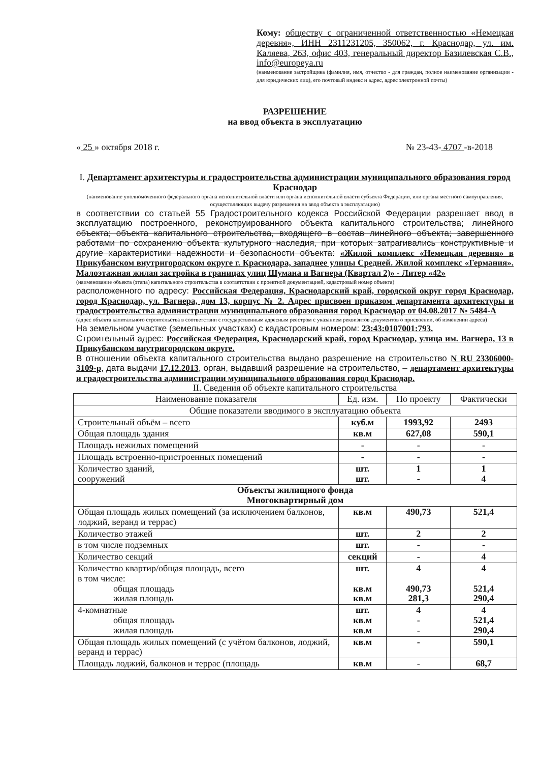Кому: обществу с ограниченной ответственностью «Немецкая деревня», ИНН 2311231205, 350062, г. Краснодар, ул. им. Каляева, 263, офис 403, генеральный директор Базилевская С.В., info@europeya.ru
(наименование застройщика (фамилия, имя, отчество - для граждан, полное наименование организации - для юридических лиц), его почтовый индекс и адрес, адрес электронной почты)
РАЗРЕШЕНИЕ
на ввод объекта в эксплуатацию
« 25 » октября 2018 г. № 23-43- 4707 -в-2018
I. Департамент архитектуры и градостроительства администрации муниципального образования город Краснодар
(наименование уполномоченного федерального органа исполнительной власти или органа исполнительной власти субъекта Федерации, или органа местного самоуправления, осуществляющих выдачу разрешения на ввод объекта в эксплуатацию)
в соответствии со статьей 55 Градостроительного кодекса Российской Федерации разрешает ввод в эксплуатацию построенного, реконструированного объекта капитального строительства; линейного объекта; объекта капитального строительства, входящего в состав линейного объекта; завершенного работами по сохранению объекта культурного наследия, при которых затрагивались конструктивные и другие характеристики надежности и безопасности объекта: «Жилой комплекс «Немецкая деревня» в Прикубанском внутригородском округе г. Краснодара, западнее улицы Средней. Жилой комплекс «Германия». Малоэтажная жилая застройка в границах улиц Шумана и Вагнера (Квартал 2)» - Литер «42»
(наименование объекта (этапа) капитального строительства в соответствии с проектной документацией, кадастровый номер объекта)
расположенного по адресу: Российская Федерация, Краснодарский край, городской округ город Краснодар, город Краснодар, ул. Вагнера, дом 13, корпус № 2. Адрес присвоен приказом департамента архитектуры и градостроительства администрации муниципального образования город Краснодар от 04.08.2017 № 5484-А
(адрес объекта капитального строительства в соответствии с государственным адресным реестром с указанием реквизитов документов о присвоении, об изменении адреса)
На земельном участке (земельных участках) с кадастровым номером: 23:43:0107001:793.
Строительный адрес: Российская Федерация, Краснодарский край, город Краснодар, улица им. Вагнера, 13 в Прикубанском внутригородском округе.
В отношении объекта капитального строительства выдано разрешение на строительство N RU 23306000-3109-р, дата выдачи 17.12.2013, орган, выдавший разрешение на строительство, – департамент архитектуры и градостроительства администрации муниципального образования город Краснодар.
II. Сведения об объекте капитального строительства
| Наименование показателя | Ед. изм. | По проекту | Фактически |
| --- | --- | --- | --- |
| Общие показатели вводимого в эксплуатацию объекта | | | |
| Строительный объём – всего | куб.м | 1993,92 | 2493 |
| Общая площадь здания | кв.м | 627,08 | 590,1 |
| Площадь нежилых помещений | - | - | - |
| Площадь встроенно-пристроенных помещений | - | - | - |
| Количество зданий, сооружений | шт. шт. | 1 - | 1 4 |
| Объекты жилищного фонда Многоквартирный дом | | | |
| Общая площадь жилых помещений (за исключением балконов, лоджий, веранд и террас) | кв.м | 490,73 | 521,4 |
| Количество этажей | шт. | 2 | 2 |
| в том числе подземных | шт. | - | - |
| Количество секций | секций | - | 4 |
| Количество квартир/общая площадь, всего в том числе: общая площадь жилая площадь | шт. кв.м кв.м | 4 490,73 281,3 | 4 521,4 290,4 |
| 4-комнатные общая площадь жилая площадь | шт. кв.м кв.м | 4 - - | 4 521,4 290,4 |
| Общая площадь жилых помещений (с учётом балконов, лоджий, веранд и террас) | кв.м | - | 590,1 |
| Площадь лоджий, балконов и террас (площадь | кв.м | - | 68,7 |